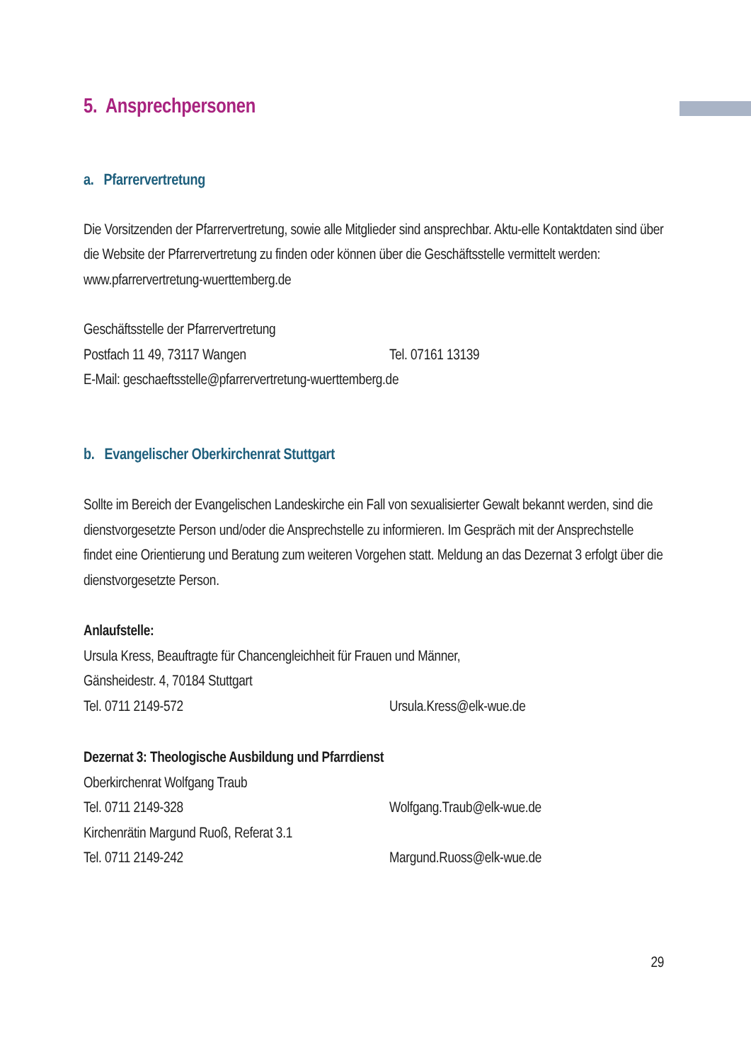5. Ansprechpersonen
a. Pfarrervertretung
Die Vorsitzenden der Pfarrervertretung, sowie alle Mitglieder sind ansprechbar. Aktu-elle Kontaktdaten sind über die Website der Pfarrervertretung zu finden oder können über die Geschäftsstelle vermittelt werden: www.pfarrervertretung-wuerttemberg.de
Geschäftsstelle der Pfarrervertretung
Postfach 11 49, 73117 Wangen Tel. 07161 13139
E-Mail: geschaeftsstelle@pfarrervertretung-wuerttemberg.de
b. Evangelischer Oberkirchenrat Stuttgart
Sollte im Bereich der Evangelischen Landeskirche ein Fall von sexualisierter Gewalt bekannt werden, sind die dienstvorgesetzte Person und/oder die Ansprechstelle zu informieren. Im Gespräch mit der Ansprechstelle findet eine Orientierung und Beratung zum weiteren Vorgehen statt. Meldung an das Dezernat 3 erfolgt über die dienstvorgesetzte Person.
Anlaufstelle:
Ursula Kress, Beauftragte für Chancengleichheit für Frauen und Männer,
Gänsheidestr. 4, 70184 Stuttgart
Tel. 0711 2149-572 Ursula.Kress@elk-wue.de
Dezernat 3: Theologische Ausbildung und Pfarrdienst
Oberkirchenrat Wolfgang Traub
Tel. 0711 2149-328 Wolfgang.Traub@elk-wue.de
Kirchenrätin Margund Ruoß, Referat 3.1
Tel. 0711 2149-242 Margund.Ruoss@elk-wue.de
29